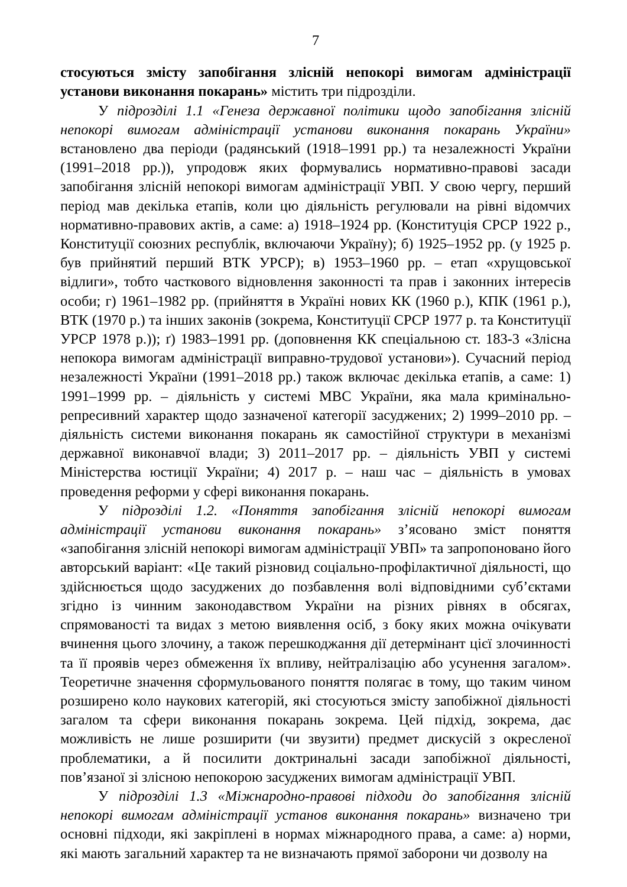7
стосуються змісту запобігання злісній непокорі вимогам адміністрації установи виконання покарань» містить три підрозділи.
У підрозділі 1.1 «Генеза державної політики щодо запобігання злісній непокорі вимогам адміністрації установи виконання покарань України» встановлено два періоди (радянський (1918–1991 рр.) та незалежності України (1991–2018 рр.)), упродовж яких формувались нормативно-правові засади запобігання злісній непокорі вимогам адміністрації УВП. У свою чергу, перший період мав декілька етапів, коли цю діяльність регулювали на рівні відомчих нормативно-правових актів, а саме: а) 1918–1924 рр. (Конституція СРСР 1922 р., Конституції союзних республік, включаючи Україну); б) 1925–1952 рр. (у 1925 р. був прийнятий перший ВТК УРСР); в) 1953–1960 рр. – етап «хрущовської відлиги», тобто часткового відновлення законності та прав і законних інтересів особи; г) 1961–1982 рр. (прийняття в Україні нових КК (1960 р.), КПК (1961 р.), ВТК (1970 р.) та інших законів (зокрема, Конституції СРСР 1977 р. та Конституції УРСР 1978 р.)); ґ) 1983–1991 рр. (доповнення КК спеціальною ст. 183-3 «Злісна непокора вимогам адміністрації виправно-трудової установи»). Сучасний період незалежності України (1991–2018 рр.) також включає декілька етапів, а саме: 1) 1991–1999 рр. – діяльність у системі МВС України, яка мала кримінально-репресивний характер щодо зазначеної категорії засуджених; 2) 1999–2010 рр. – діяльність системи виконання покарань як самостійної структури в механізмі державної виконавчої влади; 3) 2011–2017 рр. – діяльність УВП у системі Міністерства юстиції України; 4) 2017 р. – наш час – діяльність в умовах проведення реформи у сфері виконання покарань.
У підрозділі 1.2. «Поняття запобігання злісній непокорі вимогам адміністрації установи виконання покарань» з’ясовано зміст поняття «запобігання злісній непокорі вимогам адміністрації УВП» та запропоновано його авторський варіант: «Це такий різновид соціально-профілактичної діяльності, що здійснюється щодо засуджених до позбавлення волі відповідними суб’єктами згідно із чинним законодавством України на різних рівнях в обсягах, спрямованості та видах з метою виявлення осіб, з боку яких можна очікувати вчинення цього злочину, а також перешкоджання дії детермінант цієї злочинності та її проявів через обмеження їх впливу, нейтралізацію або усунення загалом». Теоретичне значення сформульованого поняття полягає в тому, що таким чином розширено коло наукових категорій, які стосуються змісту запобіжної діяльності загалом та сфери виконання покарань зокрема. Цей підхід, зокрема, дає можливість не лише розширити (чи звузити) предмет дискусій з окресленої проблематики, а й посилити доктринальні засади запобіжної діяльності, пов’язаної зі злісною непокорою засуджених вимогам адміністрації УВП.
У підрозділі 1.3 «Міжнародно-правові підходи до запобігання злісній непокорі вимогам адміністрації установ виконання покарань» визначено три основні підходи, які закріплені в нормах міжнародного права, а саме: а) норми, які мають загальний характер та не визначають прямої заборони чи дозволу на